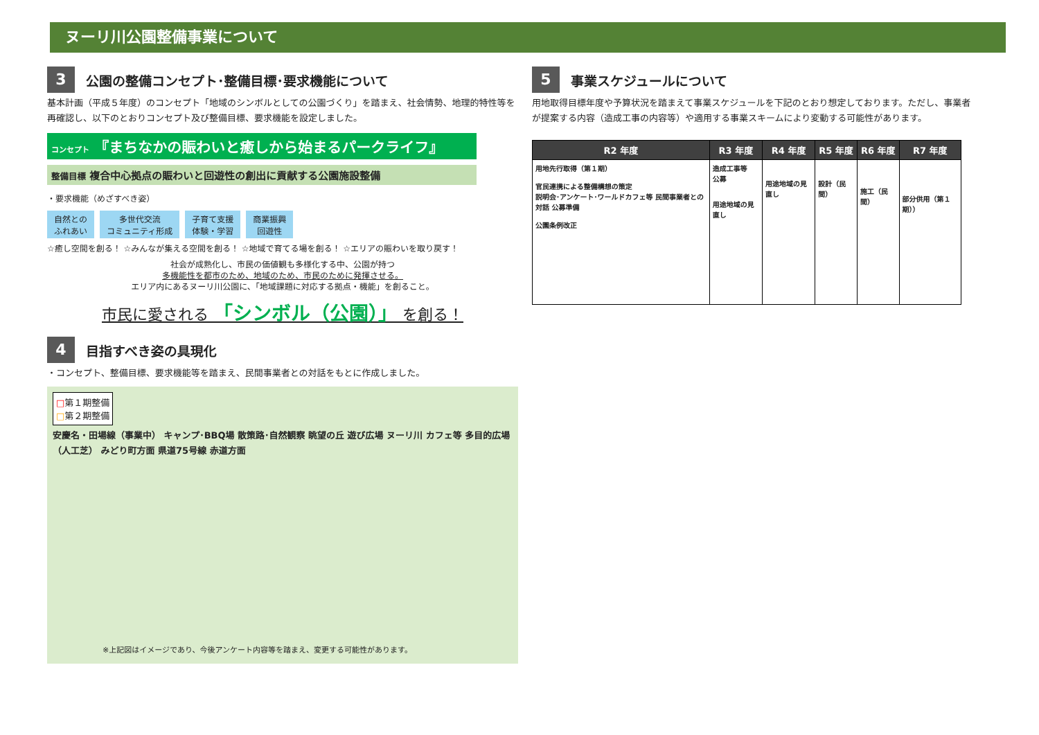ヌーリ川公園整備事業について
3 公園の整備コンセプト･整備目標･要求機能について
基本計画（平成５年度）のコンセプト「地域のシンボルとしての公園づくり」を踏まえ、社会情勢、地理的特性等を再確認し、以下のとおりコンセプト及び整備目標、要求機能を設定しました。
コンセプト 『まちなかの賑わいと癒しから始まるパークライフ』
整備目標 複合中心拠点の賑わいと回遊性の創出に貢献する公園施設整備
・要求機能（めざすべき姿）
自然との
ふれあい
多世代交流
コミュニティ形成
子育て支援
体験・学習
商業振興
回遊性
☆癒し空間を創る！ ☆みんなが集える空間を創る！ ☆地域で育てる場を創る！ ☆エリアの賑わいを取り戻す！
社会が成熟化し、市民の価値観も多様化する中、公園が持つ
多機能性を都市のため、地域のため、市民のために発揮させる。
エリア内にあるヌーリ川公園に、「地域課題に対応する拠点・機能」を創ること。
市民に愛される 「シンボル（公園）」 を創る！
4 目指すべき姿の具現化
・コンセプト、整備目標、要求機能等を踏まえ、民間事業者との対話をもとに作成しました。
□第１期整備
□第２期整備
安慶名・田場線（事業中） キャンプ･BBQ場 散策路･自然観察 眺望の丘 遊び広場 ヌーリ川 カフェ等 多目的広場（人工芝） みどり町方面 県道75号線 赤道方面
※上記図はイメージであり、今後アンケート内容等を踏まえ、変更する可能性があります。
5 事業スケジュールについて
用地取得目標年度や予算状況を踏まえて事業スケジュールを下記のとおり想定しております。ただし、事業者が提案する内容（造成工事の内容等）や適用する事業スキームにより変動する可能性があります。
| R2 年度 | R3 年度 | R4 年度 | R5 年度 | R6 年度 | R7 年度 |
| --- | --- | --- | --- | --- | --- |
| 用地先行取得（第１期） 官民連携による整備構想の策定 説明会･アンケート･ワールドカフェ等 民間事業者との対話 公募準備 公園条例改正 | 造成工事等 公募 用途地域の見直し | 用途地域の見直し | 設計（民間） | 施工（民間） | 部分供用（第１期）） |